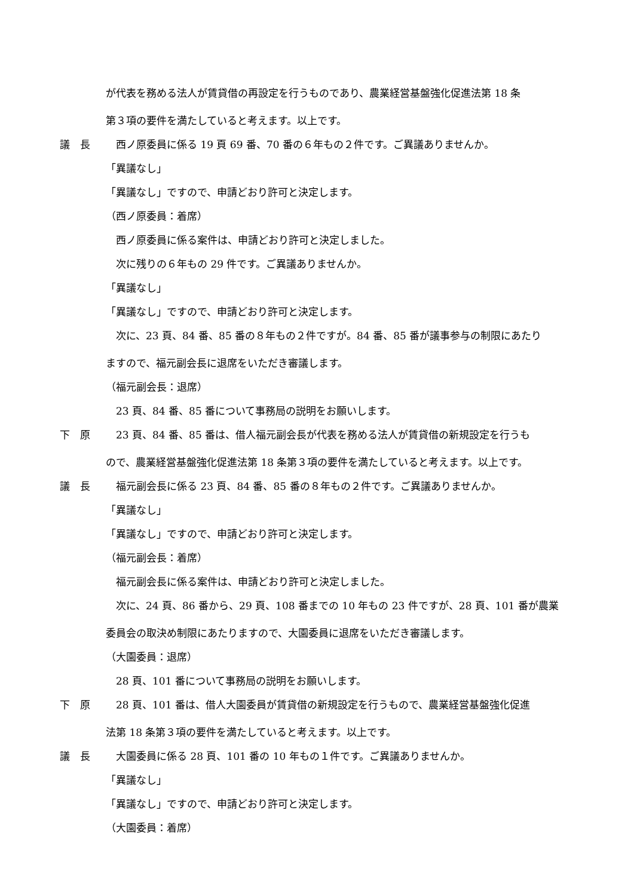が代表を務める法人が賃貸借の再設定を行うものであり、農業経営基盤強化促進法第 18 条
第３項の要件を満たしていると考えます。以上です。
議　長 　西ノ原委員に係る 19 頁 69 番、70 番の６年もの２件です。ご異議ありませんか。
「異議なし」
「異議なし」ですので、申請どおり許可と決定します。
（西ノ原委員：着席）
　西ノ原委員に係る案件は、申請どおり許可と決定しました。
　次に残りの６年もの 29 件です。ご異議ありませんか。
「異議なし」
「異議なし」ですので、申請どおり許可と決定します。
　次に、23 頁、84 番、85 番の８年もの２件ですが。84 番、85 番が議事参与の制限にあたり
ますので、福元副会長に退席をいただき審議します。
（福元副会長：退席）
　23 頁、84 番、85 番について事務局の説明をお願いします。
下　原 　23 頁、84 番、85 番は、借人福元副会長が代表を務める法人が賃貸借の新規設定を行うも
ので、農業経営基盤強化促進法第 18 条第３項の要件を満たしていると考えます。以上です。
議　長 　福元副会長に係る 23 頁、84 番、85 番の８年もの２件です。ご異議ありませんか。
「異議なし」
「異議なし」ですので、申請どおり許可と決定します。
（福元副会長：着席）
　福元副会長に係る案件は、申請どおり許可と決定しました。
　次に、24 頁、86 番から、29 頁、108 番までの 10 年もの 23 件ですが、28 頁、101 番が農業
委員会の取決め制限にあたりますので、大園委員に退席をいただき審議します。
（大園委員：退席）
　28 頁、101 番について事務局の説明をお願いします。
下　原 　28 頁、101 番は、借人大園委員が賃貸借の新規設定を行うもので、農業経営基盤強化促進
法第 18 条第３項の要件を満たしていると考えます。以上です。
議　長 　大園委員に係る 28 頁、101 番の 10 年もの１件です。ご異議ありませんか。
「異議なし」
「異議なし」ですので、申請どおり許可と決定します。
（大園委員：着席）